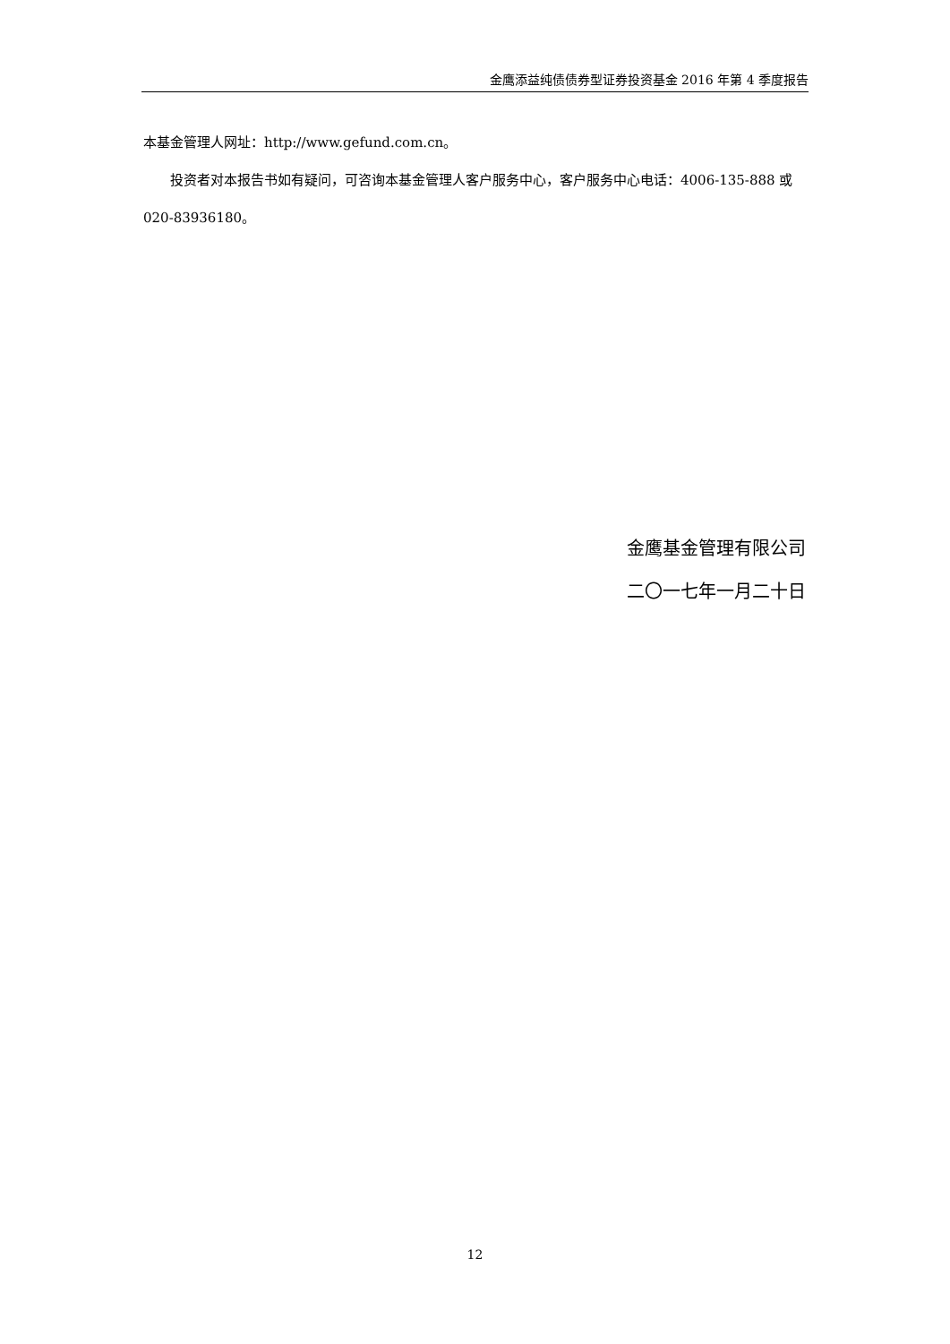金鹰添益纯债债券型证券投资基金 2016 年第 4 季度报告
本基金管理人网址：http://www.gefund.com.cn。
投资者对本报告书如有疑问，可咨询本基金管理人客户服务中心，客户服务中心电话：4006-135-888 或 020-83936180。
金鹰基金管理有限公司
二〇一七年一月二十日
12